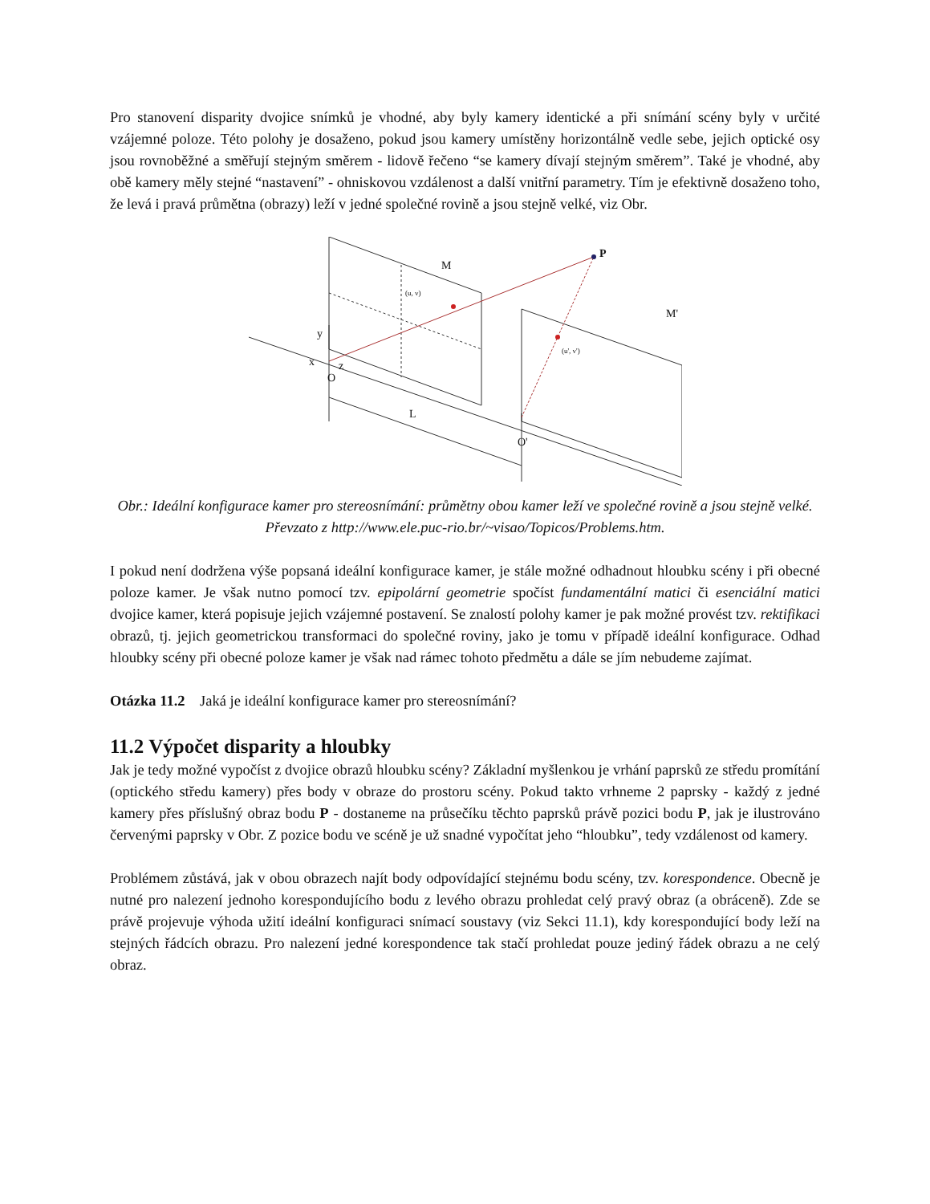Pro stanovení disparity dvojice snímků je vhodné, aby byly kamery identické a při snímání scény byly v určité vzájemné poloze. Této polohy je dosaženo, pokud jsou kamery umístěny horizontálně vedle sebe, jejich optické osy jsou rovnoběžné a směřují stejným směrem - lidově řečeno “se kamery dívají stejným směrem”. Také je vhodné, aby obě kamery měly stejné “nastavení” - ohniskovou vzdálenost a další vnitřní parametry. Tím je efektivně dosaženo toho, že levá i pravá průmětna (obrazy) leží v jedné společné rovině a jsou stejně velké, viz Obr.
P
M
M'
(u, v)
(u', v')
y
x
z
O
O'
L
Obr.: Ideální konfigurace kamer pro stereosnímání: průmětny obou kamer leží ve společné rovině a jsou stejně velké. Převzato z http://www.ele.puc-rio.br/~visao/Topicos/Problems.htm.
I pokud není dodržena výše popsaná ideální konfigurace kamer, je stále možné odhadnout hloubku scény i při obecné poloze kamer. Je však nutno pomocí tzv. epipolární geometrie spočíst fundamentální matici či esenciální matici dvojice kamer, která popisuje jejich vzájemné postavení. Se znalostí polohy kamer je pak možné provést tzv. rektifikaci obrazů, tj. jejich geometrickou transformaci do společné roviny, jako je tomu v případě ideální konfigurace. Odhad hloubky scény při obecné poloze kamer je však nad rámec tohoto předmětu a dále se jím nebudeme zajímat.
Otázka 11.2 Jaká je ideální konfigurace kamer pro stereosnímání?
11.2 Výpočet disparity a hloubky
Jak je tedy možné vypočíst z dvojice obrazů hloubku scény? Základní myšlenkou je vrhání paprsků ze středu promítání (optického středu kamery) přes body v obraze do prostoru scény. Pokud takto vrhneme 2 paprsky - každý z jedné kamery přes příslušný obraz bodu P - dostaneme na průsečíku těchto paprsků právě pozici bodu P, jak je ilustrováno červenými paprsky v Obr. Z pozice bodu ve scéně je už snadné vypočítat jeho “hloubku”, tedy vzdálenost od kamery.
Problémem zůstává, jak v obou obrazech najít body odpovídající stejnému bodu scény, tzv. korespondence. Obecně je nutné pro nalezení jednoho korespondujícího bodu z levého obrazu prohledat celý pravý obraz (a obráceně). Zde se právě projevuje výhoda užití ideální konfiguraci snímací soustavy (viz Sekci 11.1), kdy korespondující body leží na stejných řádcích obrazu. Pro nalezení jedné korespondence tak stačí prohledat pouze jediný řádek obrazu a ne celý obraz.